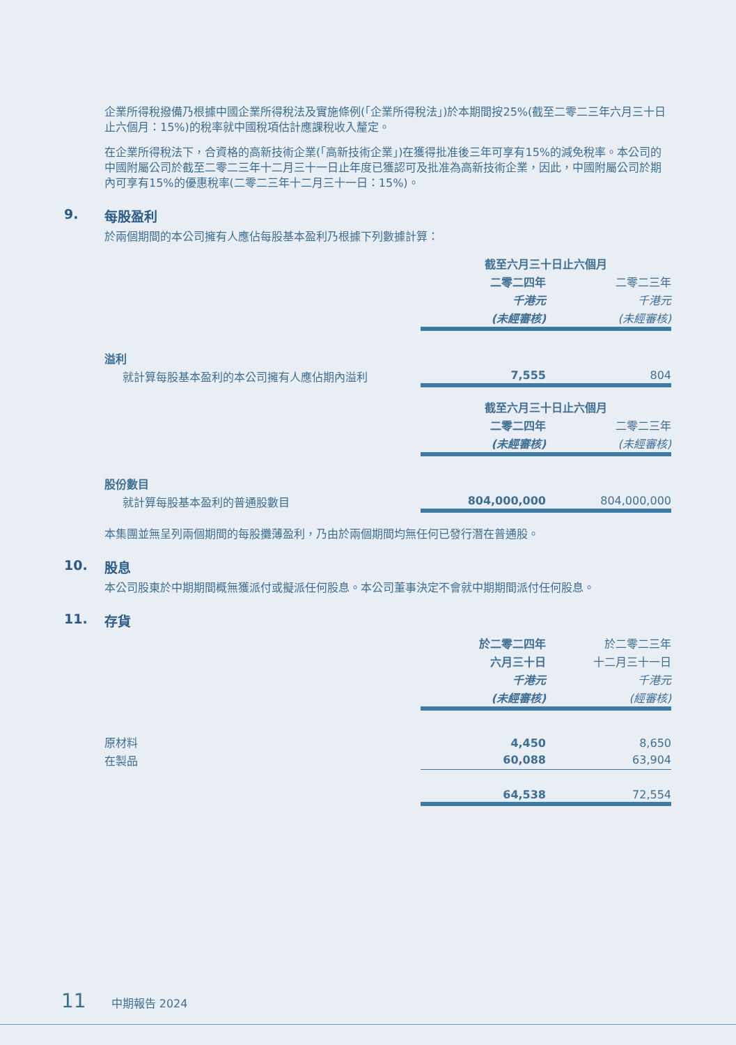企業所得稅撥備乃根據中國企業所得稅法及實施條例(「企業所得稅法」)於本期間按25%(截至二零二三年六月三十日止六個月：15%)的稅率就中國稅項估計應課稅收入釐定。
在企業所得稅法下，合資格的高新技術企業(「高新技術企業」)在獲得批准後三年可享有15%的減免稅率。本公司的中國附屬公司於截至二零二三年十二月三十一日止年度已獲認可及批准為高新技術企業，因此，中國附屬公司於期內可享有15%的優惠稅率(二零二三年十二月三十一日：15%)。
9. 每股盈利
於兩個期間的本公司擁有人應佔每股基本盈利乃根據下列數據計算：
| | 截至六月三十日止六個月 | |
| | 二零二四年 | 二零二三年 |
| | 千港元 | 千港元 |
| | (未經審核) | (未經審核) |
| 溢利 | | |
| 就計算每股基本盈利的本公司擁有人應佔期內溢利 | 7,555 | 804 |
| | 截至六月三十日止六個月 | |
| | 二零二四年 | 二零二三年 |
| | (未經審核) | (未經審核) |
| 股份數目 | | |
| 就計算每股基本盈利的普通股數目 | 804,000,000 | 804,000,000 |
本集團並無呈列兩個期間的每股攤薄盈利，乃由於兩個期間均無任何已發行潛在普通股。
10. 股息
本公司股東於中期期間概無獲派付或擬派任何股息。本公司董事決定不會就中期期間派付任何股息。
11. 存貨
| | 於二零二四年 | 於二零二三年 |
| | 六月三十日 | 十二月三十一日 |
| | 千港元 | 千港元 |
| | (未經審核) | (經審核) |
| 原材料 | 4,450 | 8,650 |
| 在製品 | 60,088 | 63,904 |
| | 64,538 | 72,554 |
11 中期報告 2024